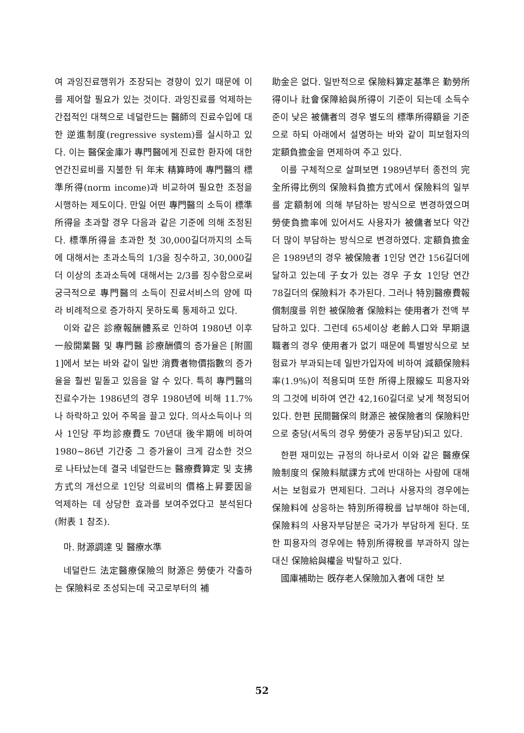여 과잉진료행위가 조장되는 경향이 있기 때문에 이를 제어할 필요가 있는 것이다. 과잉진료를 억제하는 간접적인 대책으로 네덜란드는 醫師의 진료수입에 대한 逆進制度(regressive system)를 실시하고 있다. 이는 醫保金庫가 專門醫에게 진료한 환자에 대한 연간진료비를 지불한 뒤 年末 精算時에 專門醫의 標準所得(norm income)과 비교하여 필요한 조정을 시행하는 제도이다. 만일 어떤 專門醫의 소득이 標準所得을 초과할 경우 다음과 같은 기준에 의해 조정된다. 標準所得을 초과한 첫 30,000길더까지의 소득에 대해서는 초과소득의 1/3을 징수하고, 30,000길더 이상의 초과소득에 대해서는 2/3를 징수함으로써 궁극적으로 專門醫의 소득이 진료서비스의 양에 따라 비례적으로 증가하지 못하도록 통제하고 있다.
이와 같은 診療報酬體系로 인하여 1980년 이후 一般開業醫 및 專門醫 診療酬價의 증가율은 [附圖 1]에서 보는 바와 같이 일반 消費者物價指數의 증가율을 훨씬 밑돌고 있음을 알 수 있다. 특히 專門醫의 진료수가는 1986년의 경우 1980년에 비해 11.7%나 하락하고 있어 주목을 끌고 있다. 의사소득이나 의사 1인당 平均診療費도 70년대 後半期에 비하여 1980~86년 기간중 그 증가율이 크게 감소한 것으로 나타났는데 결국 네덜란드는 醫療費算定 및 支拂方式의 개선으로 1인당 의료비의 價格上昇要因을 억제하는 데 상당한 효과를 보여주었다고 분석된다(附表 1 참조).
마. 財源調達 및 醫療水準
네덜란드 法定醫療保險의 財源은 勞使가 갹출하는 保險料로 조성되는데 국고로부터의 補
助金은 없다. 일반적으로 保險料算定基準은 勤勞所得이나 社會保障給與所得이 기준이 되는데 소득수준이 낮은 被傭者의 경우 별도의 標準所得額을 기준으로 하되 아래에서 설명하는 바와 같이 피보험자의 定額負擔金을 면제하여 주고 있다.
이를 구체적으로 살펴보면 1989년부터 종전의 完全所得比例의 保險料負擔方式에서 保險料의 일부를 定額制에 의해 부담하는 방식으로 변경하였으며 勞使負擔率에 있어서도 사용자가 被傭者보다 약간 더 많이 부담하는 방식으로 변경하였다. 定額負擔金은 1989년의 경우 被保險者 1인당 연간 156길더에 달하고 있는데 子女가 있는 경우 子女 1인당 연간 78길더의 保險料가 추가된다. 그러나 特別醫療費報償制度를 위한 被保險者 保險料는 使用者가 전액 부담하고 있다. 그런데 65세이상 老齡人口와 早期退職者의 경우 使用者가 없기 때문에 특별방식으로 보험료가 부과되는데 일반가입자에 비하여 減額保險料率(1.9%)이 적용되며 또한 所得上限線도 피용자와의 그것에 비하여 연간 42,160길더로 낮게 책정되어 있다. 한편 民間醫保의 財源은 被保險者의 保險料만으로 충당(서독의 경우 勞使가 공동부담)되고 있다.
한편 재미있는 규정의 하나로서 이와 같은 醫療保險制度의 保險料賦課方式에 반대하는 사람에 대해서는 보험료가 면제된다. 그러나 사용자의 경우에는 保險料에 상응하는 特別所得稅를 납부해야 하는데, 保險料의 사용자부담분은 국가가 부담하게 된다. 또한 피용자의 경우에는 特別所得稅를 부과하지 않는 대신 保險給與權을 박탈하고 있다.
國庫補助는 旣存老人保險加入者에 대한 보
52